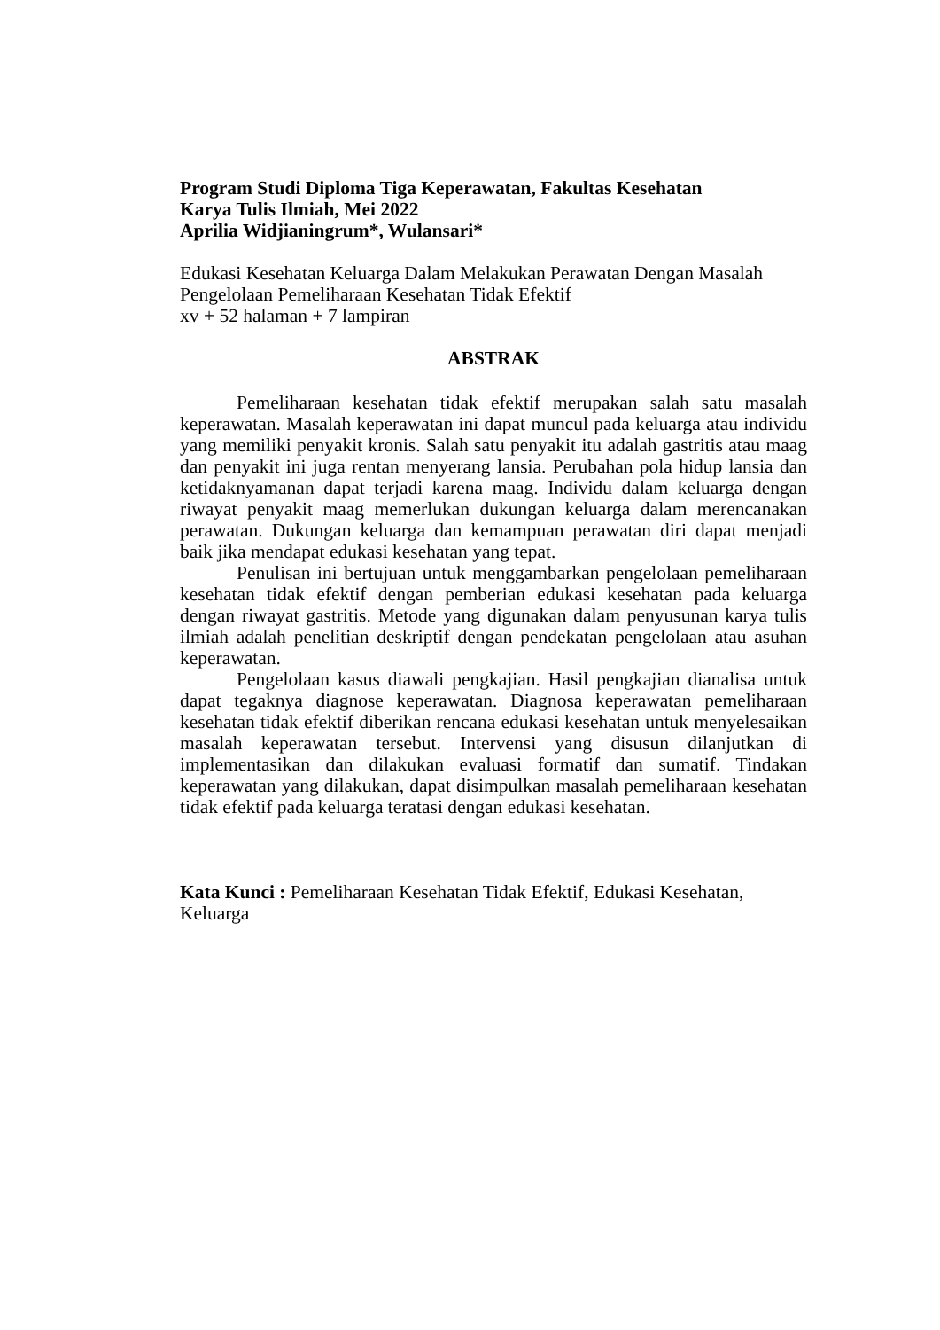Program Studi Diploma Tiga Keperawatan, Fakultas Kesehatan
Karya Tulis Ilmiah, Mei 2022
Aprilia Widjianingrum*, Wulansari*
Edukasi Kesehatan Keluarga Dalam Melakukan Perawatan Dengan Masalah
Pengelolaan Pemeliharaan Kesehatan Tidak Efektif
xv + 52 halaman + 7 lampiran
ABSTRAK
Pemeliharaan kesehatan tidak efektif merupakan salah satu masalah keperawatan. Masalah keperawatan ini dapat muncul pada keluarga atau individu yang memiliki penyakit kronis. Salah satu penyakit itu adalah gastritis atau maag dan penyakit ini juga rentan menyerang lansia. Perubahan pola hidup lansia dan ketidaknyamanan dapat terjadi karena maag. Individu dalam keluarga dengan riwayat penyakit maag memerlukan dukungan keluarga dalam merencanakan perawatan. Dukungan keluarga dan kemampuan perawatan diri dapat menjadi baik jika mendapat edukasi kesehatan yang tepat.
Penulisan ini bertujuan untuk menggambarkan pengelolaan pemeliharaan kesehatan tidak efektif dengan pemberian edukasi kesehatan pada keluarga dengan riwayat gastritis. Metode yang digunakan dalam penyusunan karya tulis ilmiah adalah penelitian deskriptif dengan pendekatan pengelolaan atau asuhan keperawatan.
Pengelolaan kasus diawali pengkajian. Hasil pengkajian dianalisa untuk dapat tegaknya diagnose keperawatan. Diagnosa keperawatan pemeliharaan kesehatan tidak efektif diberikan rencana edukasi kesehatan untuk menyelesaikan masalah keperawatan tersebut. Intervensi yang disusun dilanjutkan di implementasikan dan dilakukan evaluasi formatif dan sumatif. Tindakan keperawatan yang dilakukan, dapat disimpulkan masalah pemeliharaan kesehatan tidak efektif pada keluarga teratasi dengan edukasi kesehatan.
Kata Kunci : Pemeliharaan Kesehatan Tidak Efektif, Edukasi Kesehatan,
Keluarga